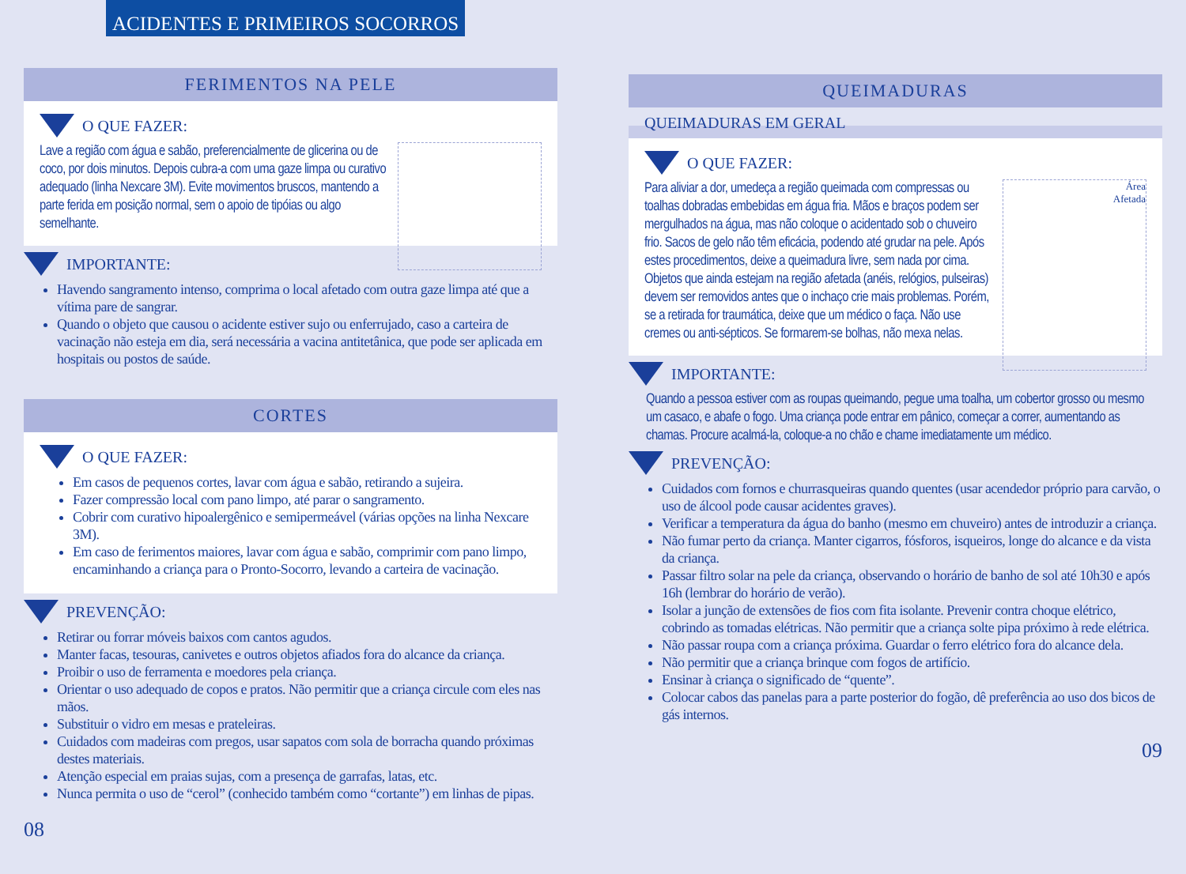ACIDENTES E PRIMEIROS SOCORROS
FERIMENTOS NA PELE
O QUE FAZER:
Lave a região com água e sabão, preferencialmente de glicerina ou de coco, por dois minutos. Depois cubra-a com uma gaze limpa ou curativo adequado (linha Nexcare 3M). Evite movimentos bruscos, mantendo a parte ferida em posição normal, sem o apoio de tipóias ou algo semelhante.
IMPORTANTE:
Havendo sangramento intenso, comprima o local afetado com outra gaze limpa até que a vítima pare de sangrar.
Quando o objeto que causou o acidente estiver sujo ou enferrujado, caso a carteira de vacinação não esteja em dia, será necessária a vacina antitetânica, que pode ser aplicada em hospitais ou postos de saúde.
CORTES
O QUE FAZER:
Em casos de pequenos cortes, lavar com água e sabão, retirando a sujeira.
Fazer compressão local com pano limpo, até parar o sangramento.
Cobrir com curativo hipoalergênico e semipermeável (várias opções na linha Nexcare 3M).
Em caso de ferimentos maiores, lavar com água e sabão, comprimir com pano limpo, encaminhando a criança para o Pronto-Socorro, levando a carteira de vacinação.
PREVENÇÃO:
Retirar ou forrar móveis baixos com cantos agudos.
Manter facas, tesouras, canivetes e outros objetos afiados fora do alcance da criança.
Proibir o uso de ferramenta e moedores pela criança.
Orientar o uso adequado de copos e pratos. Não permitir que a criança circule com eles nas mãos.
Substituir o vidro em mesas e prateleiras.
Cuidados com madeiras com pregos, usar sapatos com sola de borracha quando próximas destes materiais.
Atenção especial em praias sujas, com a presença de garrafas, latas, etc.
Nunca permita o uso de “cerol” (conhecido também como “cortante”) em linhas de pipas.
08
QUEIMADURAS
QUEIMADURAS EM GERAL
O QUE FAZER:
Área
Afetada
Para aliviar a dor, umedeça a região queimada com compressas ou toalhas dobradas embebidas em água fria. Mãos e braços podem ser mergulhados na água, mas não coloque o acidentado sob o chuveiro frio. Sacos de gelo não têm eficácia, podendo até grudar na pele. Após estes procedimentos, deixe a queimadura livre, sem nada por cima. Objetos que ainda estejam na região afetada (anéis, relógios, pulseiras) devem ser removidos antes que o inchaço crie mais problemas. Porém, se a retirada for traumática, deixe que um médico o faça. Não use cremes ou anti-sépticos. Se formarem-se bolhas, não mexa nelas.
IMPORTANTE:
Quando a pessoa estiver com as roupas queimando, pegue uma toalha, um cobertor grosso ou mesmo um casaco, e abafe o fogo. Uma criança pode entrar em pânico, começar a correr, aumentando as chamas. Procure acalmá-la, coloque-a no chão e chame imediatamente um médico.
PREVENÇÃO:
Cuidados com fornos e churrasqueiras quando quentes (usar acendedor próprio para carvão, o uso de álcool pode causar acidentes graves).
Verificar a temperatura da água do banho (mesmo em chuveiro) antes de introduzir a criança.
Não fumar perto da criança. Manter cigarros, fósforos, isqueiros, longe do alcance e da vista da criança.
Passar filtro solar na pele da criança, observando o horário de banho de sol até 10h30 e após 16h (lembrar do horário de verão).
Isolar a junção de extensões de fios com fita isolante. Prevenir contra choque elétrico, cobrindo as tomadas elétricas. Não permitir que a criança solte pipa próximo à rede elétrica.
Não passar roupa com a criança próxima. Guardar o ferro elétrico fora do alcance dela.
Não permitir que a criança brinque com fogos de artifício.
Ensinar à criança o significado de “quente”.
Colocar cabos das panelas para a parte posterior do fogão, dê preferência ao uso dos bicos de gás internos.
09